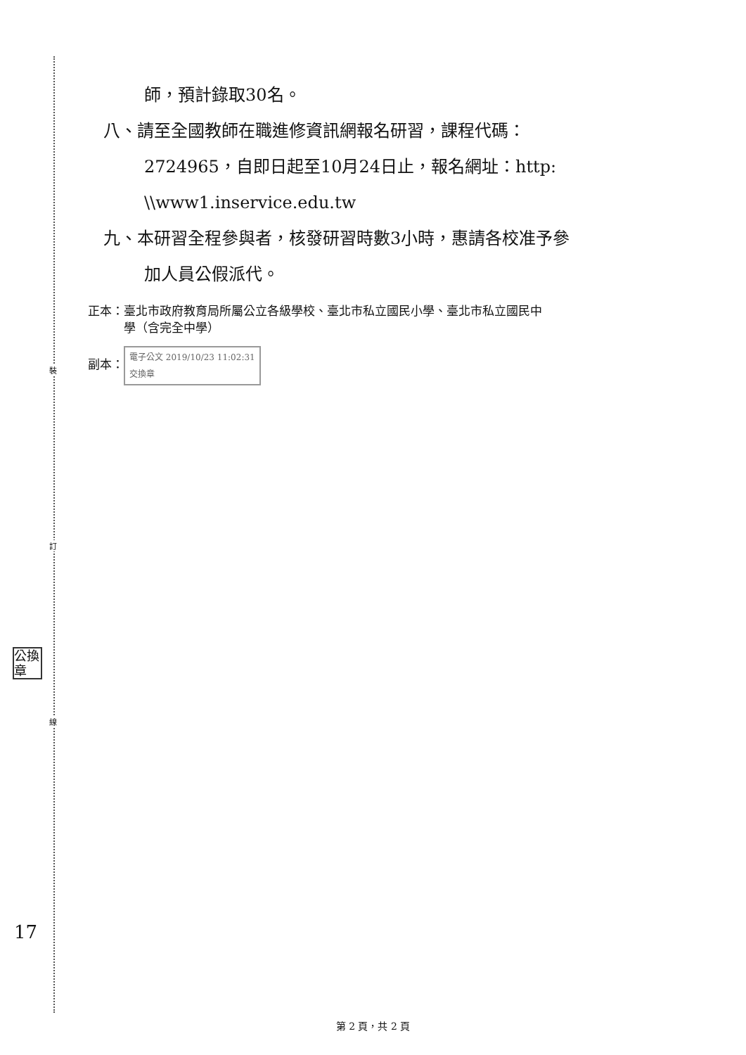裝
訂
線
公換章
17
師，預計錄取30名。
八、請至全國教師在職進修資訊網報名研習，課程代碼：
2724965，自即日起至10月24日止，報名網址：http:
\\www1.inservice.edu.tw
九、本研習全程參與者，核發研習時數3小時，惠請各校准予參
加人員公假派代。
正本：臺北市政府教育局所屬公立各級學校、臺北市私立國民小學、臺北市私立國民中
　　　學（含完全中學）
副本： 電子公文 2019/10/23 11:02:31
交換章
第 2 頁，共 2 頁